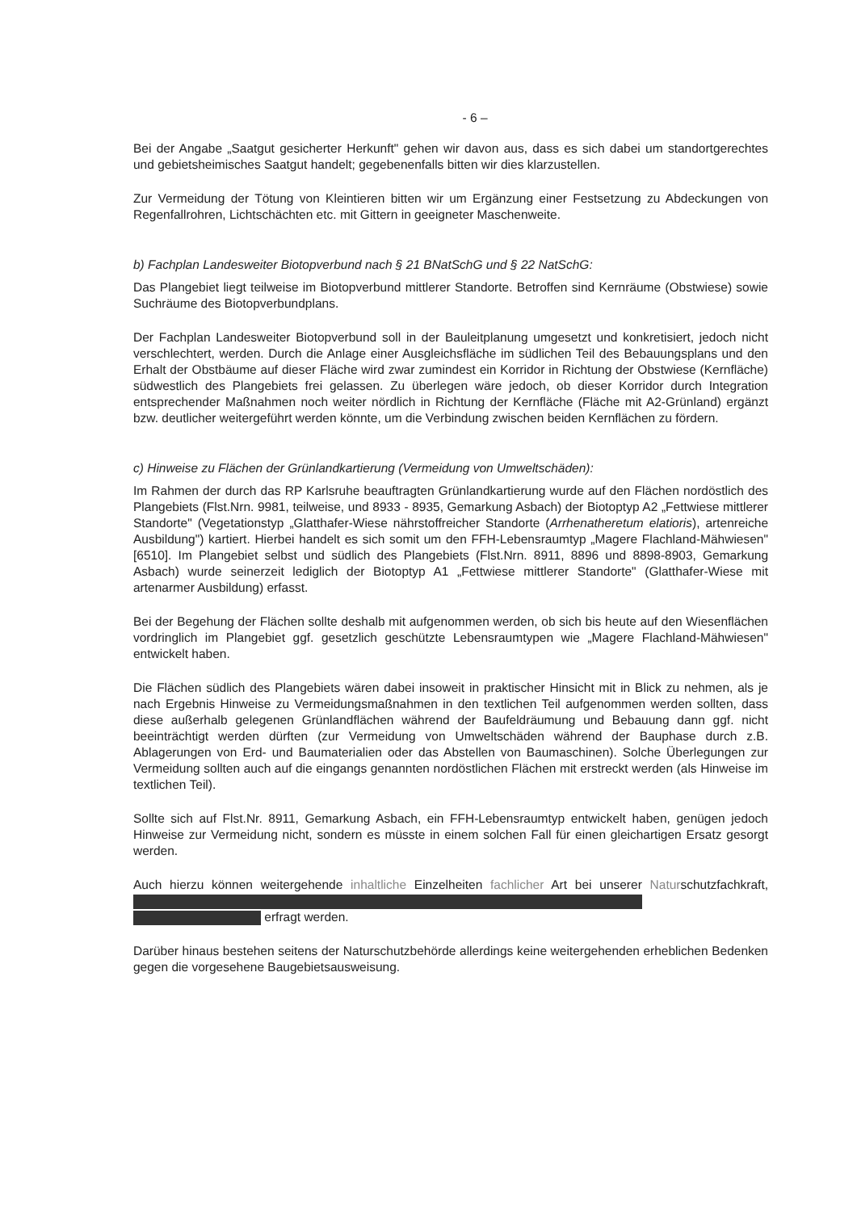- 6 –
Bei der Angabe „Saatgut gesicherter Herkunft" gehen wir davon aus, dass es sich dabei um standortgerechtes und gebietsheimisches Saatgut handelt; gegebenenfalls bitten wir dies klarzustellen.
Zur Vermeidung der Tötung von Kleintieren bitten wir um Ergänzung einer Festsetzung zu Abdeckungen von Regenfallrohren, Lichtschächten etc. mit Gittern in geeigneter Maschenweite.
b) Fachplan Landesweiter Biotopverbund nach § 21 BNatSchG und § 22 NatSchG:
Das Plangebiet liegt teilweise im Biotopverbund mittlerer Standorte. Betroffen sind Kernräume (Obstwiese) sowie Suchräume des Biotopverbundplans.
Der Fachplan Landesweiter Biotopverbund soll in der Bauleitplanung umgesetzt und konkretisiert, jedoch nicht verschlechtert, werden. Durch die Anlage einer Ausgleichsfläche im südlichen Teil des Bebauungsplans und den Erhalt der Obstbäume auf dieser Fläche wird zwar zumindest ein Korridor in Richtung der Obstwiese (Kernfläche) südwestlich des Plangebiets frei gelassen. Zu überlegen wäre jedoch, ob dieser Korridor durch Integration entsprechender Maßnahmen noch weiter nördlich in Richtung der Kernfläche (Fläche mit A2-Grünland) ergänzt bzw. deutlicher weitergeführt werden könnte, um die Verbindung zwischen beiden Kernflächen zu fördern.
c) Hinweise zu Flächen der Grünlandkartierung (Vermeidung von Umweltschäden):
Im Rahmen der durch das RP Karlsruhe beauftragten Grünlandkartierung wurde auf den Flächen nordöstlich des Plangebiets (Flst.Nrn. 9981, teilweise, und 8933 - 8935, Gemarkung Asbach) der Biotoptyp A2 „Fettwiese mittlerer Standorte" (Vegetationstyp „Glatthafer-Wiese nährstoffreicher Standorte (Arrhenatheretum elatioris), artenreiche Ausbildung") kartiert. Hierbei handelt es sich somit um den FFH-Lebensraumtyp „Magere Flachland-Mähwiesen" [6510]. Im Plangebiet selbst und südlich des Plangebiets (Flst.Nrn. 8911, 8896 und 8898-8903, Gemarkung Asbach) wurde seinerzeit lediglich der Biotoptyp A1 „Fettwiese mittlerer Standorte" (Glatthafer-Wiese mit artenarmer Ausbildung) erfasst.
Bei der Begehung der Flächen sollte deshalb mit aufgenommen werden, ob sich bis heute auf den Wiesenflächen vordringlich im Plangebiet ggf. gesetzlich geschützte Lebensraumtypen wie „Magere Flachland-Mähwiesen" entwickelt haben.
Die Flächen südlich des Plangebiets wären dabei insoweit in praktischer Hinsicht mit in Blick zu nehmen, als je nach Ergebnis Hinweise zu Vermeidungsmaßnahmen in den textlichen Teil aufgenommen werden sollten, dass diese außerhalb gelegenen Grünlandflächen während der Baufeldräumung und Bebauung dann ggf. nicht beeinträchtigt werden dürften (zur Vermeidung von Umweltschäden während der Bauphase durch z.B. Ablagerungen von Erd- und Baumaterialien oder das Abstellen von Baumaschinen). Solche Überlegungen zur Vermeidung sollten auch auf die eingangs genannten nordöstlichen Flächen mit erstreckt werden (als Hinweise im textlichen Teil).
Sollte sich auf Flst.Nr. 8911, Gemarkung Asbach, ein FFH-Lebensraumtyp entwickelt haben, genügen jedoch Hinweise zur Vermeidung nicht, sondern es müsste in einem solchen Fall für einen gleichartigen Ersatz gesorgt werden.
Auch hierzu können weitergehende inhaltliche Einzelheiten fachlicher Art bei unserer Naturschutzfachkraft,
erfragt werden.
Darüber hinaus bestehen seitens der Naturschutzbehörde allerdings keine weitergehenden erheblichen Bedenken gegen die vorgesehene Baugebietsausweisung.